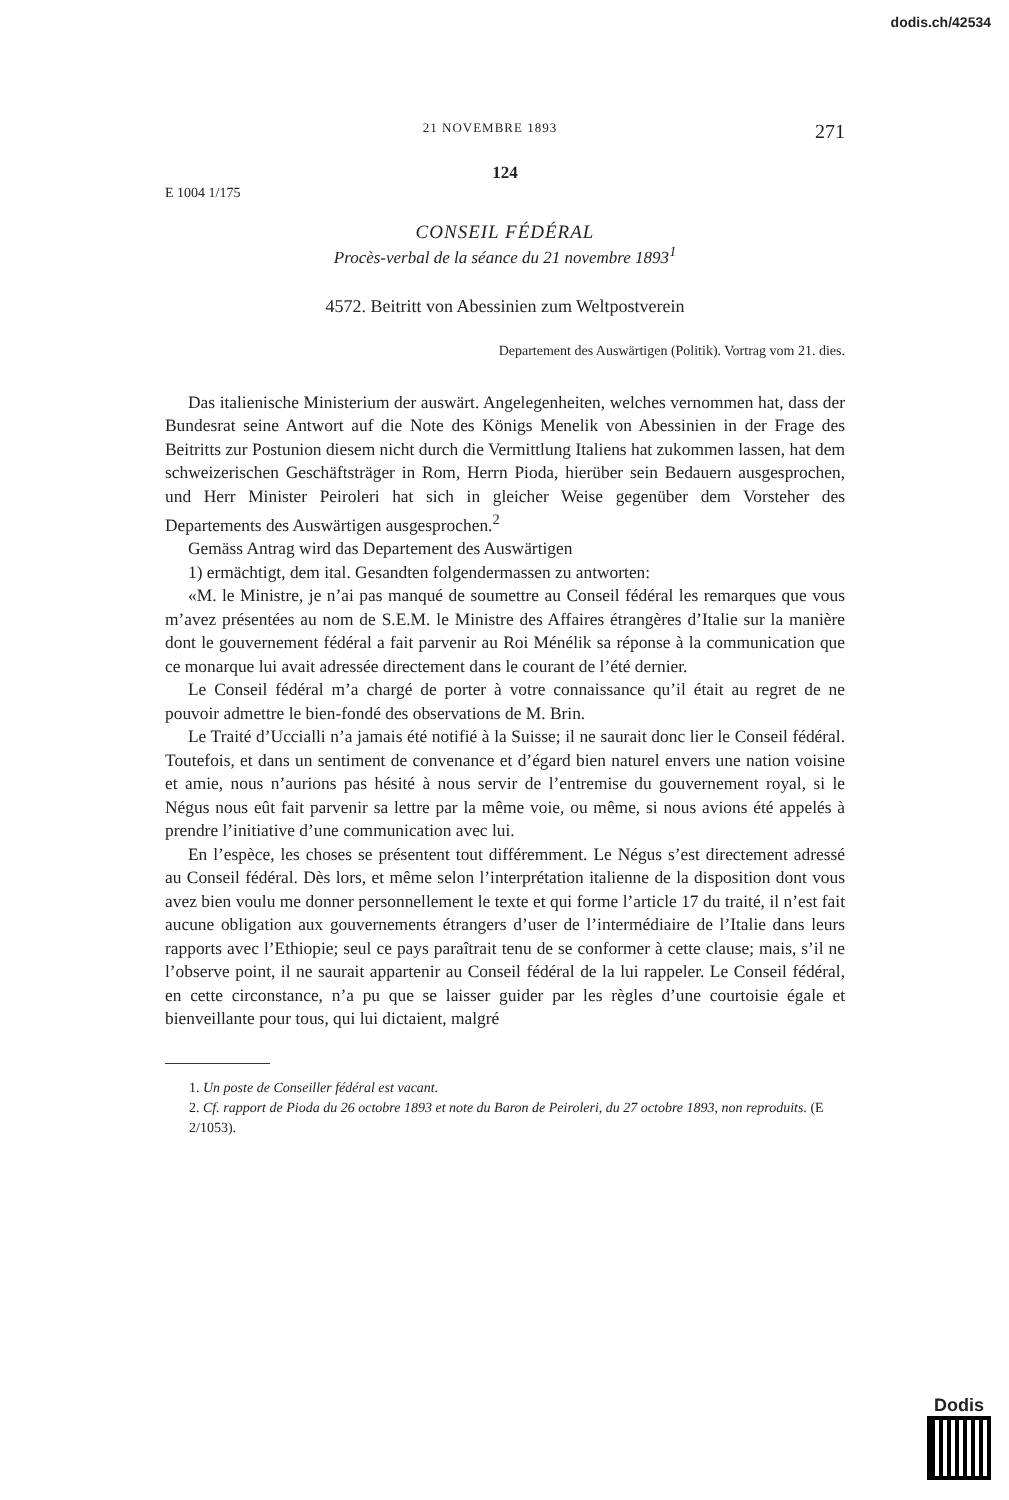dodis.ch/42534
21 NOVEMBRE 1893 271
124
E 1004 1/175
CONSEIL FÉDÉRAL
Procès-verbal de la séance du 21 novembre 1893<sup>1</sup>
4572. Beitritt von Abessinien zum Weltpostverein
Departement des Auswärtigen (Politik). Vortrag vom 21. dies.
Das italienische Ministerium der auswärt. Angelegenheiten, welches vernommen hat, dass der Bundesrat seine Antwort auf die Note des Königs Menelik von Abessinien in der Frage des Beitritts zur Postunion diesem nicht durch die Vermittlung Italiens hat zukommen lassen, hat dem schweizerischen Geschäftsträger in Rom, Herrn Pioda, hierüber sein Bedauern ausgesprochen, und Herr Minister Peiroleri hat sich in gleicher Weise gegenüber dem Vorsteher des Departements des Auswärtigen ausgesprochen.<sup>2</sup>
Gemäss Antrag wird das Departement des Auswärtigen
1) ermächtigt, dem ital. Gesandten folgendermassen zu antworten:
«M. le Ministre, je n’ai pas manqué de soumettre au Conseil fédéral les remarques que vous m’avez présentées au nom de S.E.M. le Ministre des Affaires étrangères d’Italie sur la manière dont le gouvernement fédéral a fait parvenir au Roi Ménélik sa réponse à la communication que ce monarque lui avait adressée directement dans le courant de l’été dernier.
Le Conseil fédéral m’a chargé de porter à votre connaissance qu’il était au regret de ne pouvoir admettre le bien-fondé des observations de M. Brin.
Le Traité d’Uccialli n’a jamais été notifié à la Suisse; il ne saurait donc lier le Conseil fédéral. Toutefois, et dans un sentiment de convenance et d’égard bien naturel envers une nation voisine et amie, nous n’aurions pas hésité à nous servir de l’entremise du gouvernement royal, si le Négus nous eût fait parvenir sa lettre par la même voie, ou même, si nous avions été appelés à prendre l’initiative d’une communication avec lui.
En l’espèce, les choses se présentent tout différemment. Le Négus s’est directement adressé au Conseil fédéral. Dès lors, et même selon l’interprétation italienne de la disposition dont vous avez bien voulu me donner personnellement le texte et qui forme l’article 17 du traité, il n’est fait aucune obligation aux gouvernements étrangers d’user de l’intermédiaire de l’Italie dans leurs rapports avec l’Ethiopie; seul ce pays paraîtrait tenu de se conformer à cette clause; mais, s’il ne l’observe point, il ne saurait appartenir au Conseil fédéral de la lui rappeler. Le Conseil fédéral, en cette circonstance, n’a pu que se laisser guider par les règles d’une courtoisie égale et bienveillante pour tous, qui lui dictaient, malgré
1. Un poste de Conseiller fédéral est vacant.
2. Cf. rapport de Pioda du 26 octobre 1893 et note du Baron de Peiroleri, du 27 octobre 1893, non reproduits. (E 2/1053).
Dodis